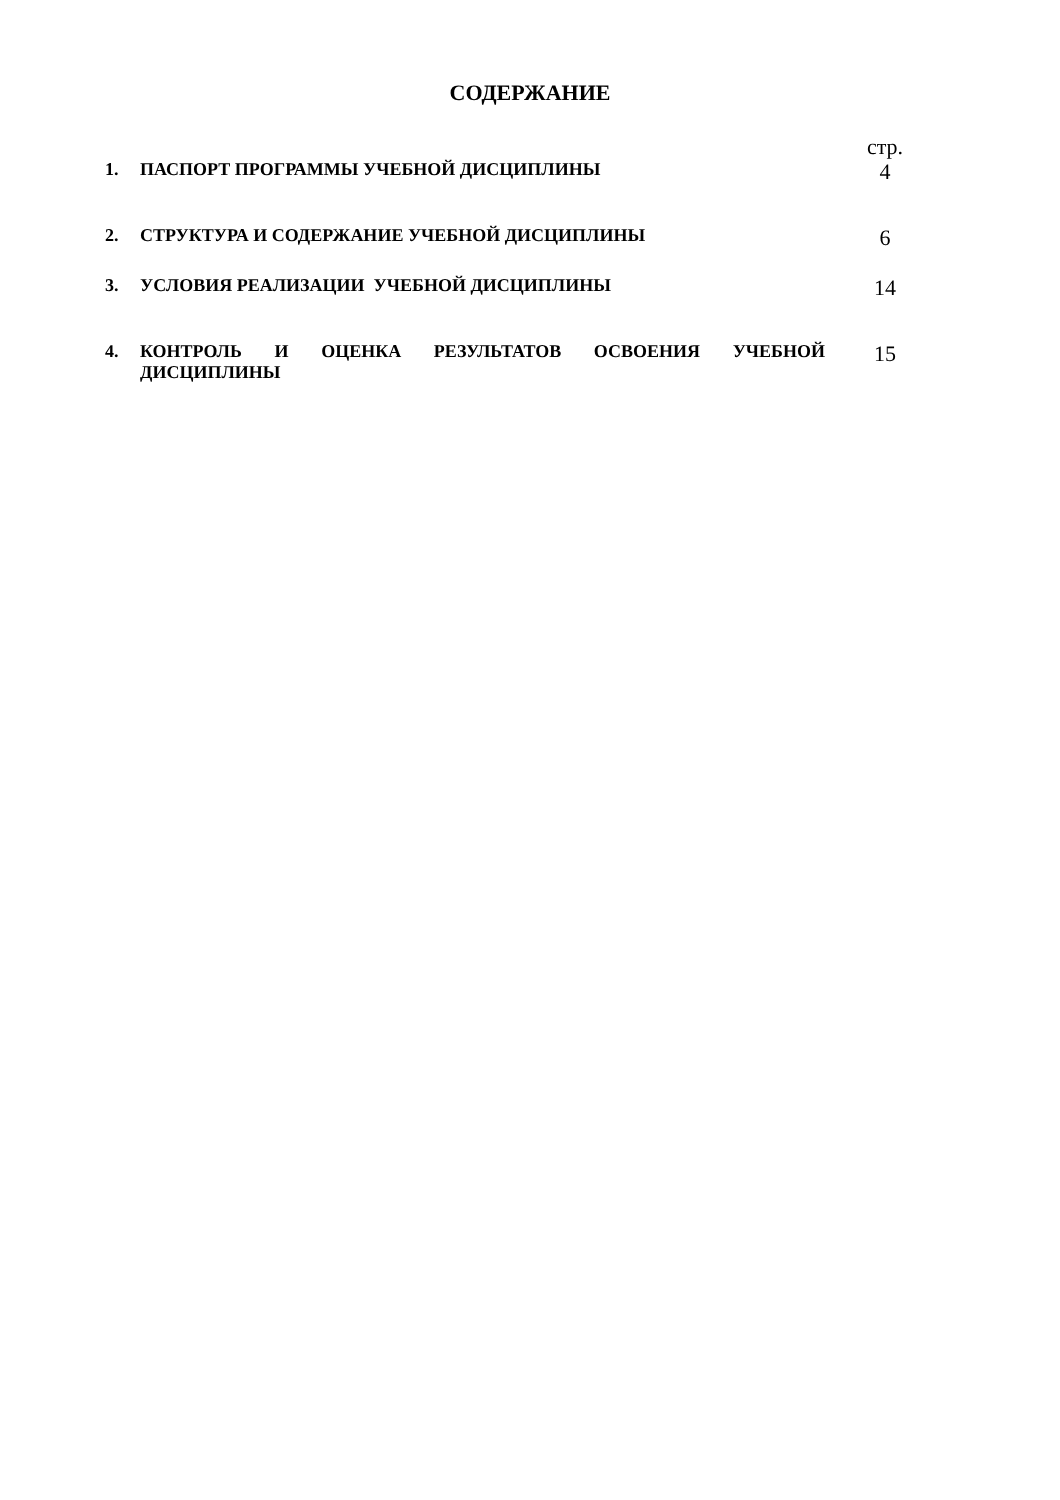СОДЕРЖАНИЕ
| | | стр. |
| 1. | ПАСПОРТ ПРОГРАММЫ УЧЕБНОЙ ДИСЦИПЛИНЫ | 4 |
| 2. | СТРУКТУРА И СОДЕРЖАНИЕ УЧЕБНОЙ ДИСЦИПЛИНЫ | 6 |
| 3. | УСЛОВИЯ РЕАЛИЗАЦИИ УЧЕБНОЙ ДИСЦИПЛИНЫ | 14 |
| 4. | КОНТРОЛЬ И ОЦЕНКА РЕЗУЛЬТАТОВ ОСВОЕНИЯ УЧЕБНОЙ ДИСЦИПЛИНЫ | 15 |